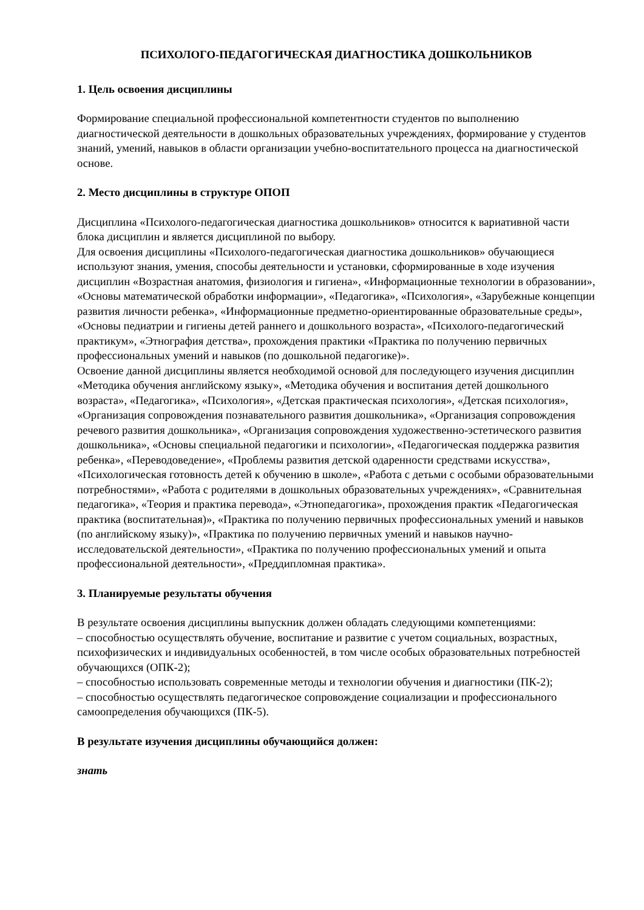ПСИХОЛОГО-ПЕДАГОГИЧЕСКАЯ ДИАГНОСТИКА ДОШКОЛЬНИКОВ
1. Цель освоения дисциплины
Формирование специальной профессиональной компетентности студентов по выполнению диагностической деятельности в дошкольных образовательных учреждениях, формирование у студентов знаний, умений, навыков в области организации учебно-воспитательного процесса на диагностической основе.
2. Место дисциплины в структуре ОПОП
Дисциплина «Психолого-педагогическая диагностика дошкольников» относится к вариативной части блока дисциплин и является дисциплиной по выбору.
Для освоения дисциплины «Психолого-педагогическая диагностика дошкольников» обучающиеся используют знания, умения, способы деятельности и установки, сформированные в ходе изучения дисциплин «Возрастная анатомия, физиология и гигиена», «Информационные технологии в образовании», «Основы математической обработки информации», «Педагогика», «Психология», «Зарубежные концепции развития личности ребенка», «Информационные предметно-ориентированные образовательные среды», «Основы педиатрии и гигиены детей раннего и дошкольного возраста», «Психолого-педагогический практикум», «Этнография детства», прохождения практики «Практика по получению первичных профессиональных умений и навыков (по дошкольной педагогике)».
Освоение данной дисциплины является необходимой основой для последующего изучения дисциплин «Методика обучения английскому языку», «Методика обучения и воспитания детей дошкольного возраста», «Педагогика», «Психология», «Детская практическая психология», «Детская психология», «Организация сопровождения познавательного развития дошкольника», «Организация сопровождения речевого развития дошкольника», «Организация сопровождения художественно-эстетического развития дошкольника», «Основы специальной педагогики и психологии», «Педагогическая поддержка развития ребенка», «Переводоведение», «Проблемы развития детской одаренности средствами искусства», «Психологическая готовность детей к обучению в школе», «Работа с детьми с особыми образовательными потребностями», «Работа с родителями в дошкольных образовательных учреждениях», «Сравнительная педагогика», «Теория и практика перевода», «Этнопедагогика», прохождения практик «Педагогическая практика (воспитательная)», «Практика по получению первичных профессиональных умений и навыков (по английскому языку)», «Практика по получению первичных умений и навыков научно-исследовательской деятельности», «Практика по получению профессиональных умений и опыта профессиональной деятельности», «Преддипломная практика».
3. Планируемые результаты обучения
В результате освоения дисциплины выпускник должен обладать следующими компетенциями:
– способностью осуществлять обучение, воспитание и развитие с учетом социальных, возрастных, психофизических и индивидуальных особенностей, в том числе особых образовательных потребностей обучающихся (ОПК-2);
– способностью использовать современные методы и технологии обучения и диагностики (ПК-2);
– способностью осуществлять педагогическое сопровождение социализации и профессионального самоопределения обучающихся (ПК-5).
В результате изучения дисциплины обучающийся должен:
знать